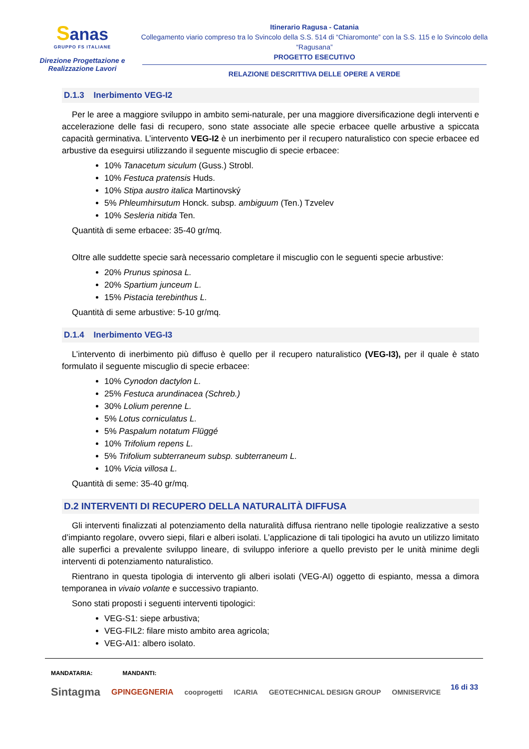Sanas
GRUPPO FS ITALIANE
Direzione Progettazione e
Realizzazione Lavori
Itinerario Ragusa - Catania
Collegamento viario compreso tra lo Svincolo della S.S. 514 di “Chiaromonte” con la S.S. 115 e lo Svincolo della “Ragusana”
PROGETTO ESECUTIVO
RELAZIONE DESCRITTIVA DELLE OPERE A VERDE
D.1.3 Inerbimento VEG-I2
Per le aree a maggiore sviluppo in ambito semi-naturale, per una maggiore diversificazione degli interventi e accelerazione delle fasi di recupero, sono state associate alle specie erbacee quelle arbustive a spiccata capacità germinativa. L’intervento VEG-I2 è un inerbimento per il recupero naturalistico con specie erbacee ed arbustive da eseguirsi utilizzando il seguente miscuglio di specie erbacee:
10% Tanacetum siculum (Guss.) Strobl.
10% Festuca pratensis Huds.
10% Stipa austro italica Martinovský
5% Phleumhirsutum Honck. subsp. ambiguum (Ten.) Tzvelev
10% Sesleria nitida Ten.
Quantità di seme erbacee: 35-40 gr/mq.
Oltre alle suddette specie sarà necessario completare il miscuglio con le seguenti specie arbustive:
20% Prunus spinosa L.
20% Spartium junceum L.
15% Pistacia terebinthus L.
Quantità di seme arbustive: 5-10 gr/mq.
D.1.4 Inerbimento VEG-I3
L’intervento di inerbimento più diffuso è quello per il recupero naturalistico (VEG-I3), per il quale è stato formulato il seguente miscuglio di specie erbacee:
10% Cynodon dactylon L.
25% Festuca arundinacea (Schreb.)
30% Lolium perenne L.
5% Lotus corniculatus L.
5% Paspalum notatum Flüggé
10% Trifolium repens L.
5% Trifolium subterraneum subsp. subterraneum L.
10% Vicia villosa L.
Quantità di seme: 35-40 gr/mq.
D.2 INTERVENTI DI RECUPERO DELLA NATURALITÀ DIFFUSA
Gli interventi finalizzati al potenziamento della naturalità diffusa rientrano nelle tipologie realizzative a sesto d’impianto regolare, ovvero siepi, filari e alberi isolati. L’applicazione di tali tipologici ha avuto un utilizzo limitato alle superfici a prevalente sviluppo lineare, di sviluppo inferiore a quello previsto per le unità minime degli interventi di potenziamento naturalistico.
Rientrano in questa tipologia di intervento gli alberi isolati (VEG-AI) oggetto di espianto, messa a dimora temporanea in vivaio volante e successivo trapianto.
Sono stati proposti i seguenti interventi tipologici:
VEG-S1: siepe arbustiva;
VEG-FIL2: filare misto ambito area agricola;
VEG-AI1: albero isolato.
MANDATARIA: MANDANTI:
16 di 33
Sintagma GPINGEGNERIA cooprogetti ICARIA GEOTECHNICAL DESIGN GROUP OMNISERVICE